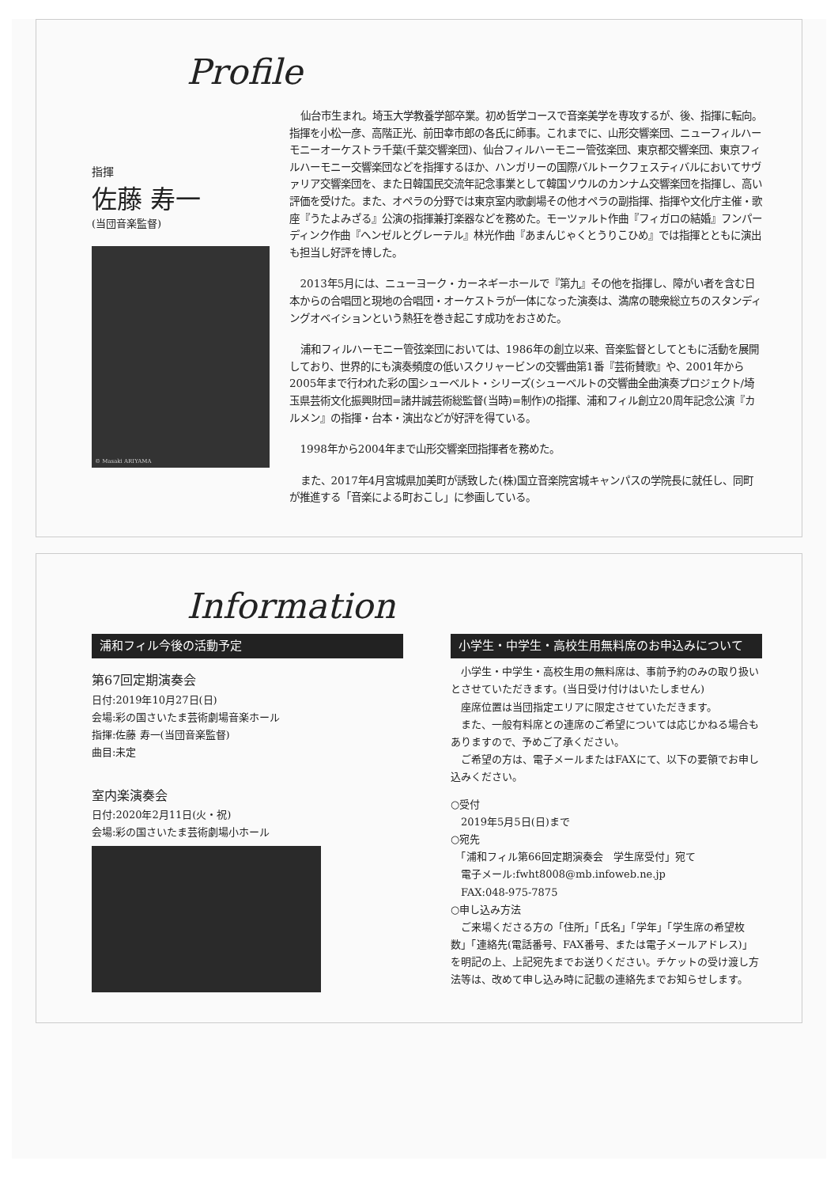Profile
指揮
佐藤 寿一
(当団音楽監督)
© Masaki ARIYAMA
仙台市生まれ。埼玉大学教養学部卒業。初め哲学コースで音楽美学を専攻するが、後、指揮に転向。指揮を小松一彦、高階正光、前田幸市郎の各氏に師事。これまでに、山形交響楽団、ニューフィルハーモニーオーケストラ千葉(千葉交響楽団)、仙台フィルハーモニー管弦楽団、東京都交響楽団、東京フィルハーモニー交響楽団などを指揮するほか、ハンガリーの国際バルトークフェスティバルにおいてサヴァリア交響楽団を、また日韓国民交流年記念事業として韓国ソウルのカンナム交響楽団を指揮し、高い評価を受けた。また、オペラの分野では東京室内歌劇場その他オペラの副指揮、指揮や文化庁主催・歌座『うたよみざる』公演の指揮兼打楽器などを務めた。モーツァルト作曲『フィガロの結婚』フンパーディンク作曲『ヘンゼルとグレーテル』林光作曲『あまんじゃくとうりこひめ』では指揮とともに演出も担当し好評を博した。
2013年5月には、ニューヨーク・カーネギーホールで『第九』その他を指揮し、障がい者を含む日本からの合唱団と現地の合唱団・オーケストラが一体になった演奏は、満席の聴衆総立ちのスタンディングオベイションという熱狂を巻き起こす成功をおさめた。
浦和フィルハーモニー管弦楽団においては、1986年の創立以来、音楽監督としてともに活動を展開しており、世界的にも演奏頻度の低いスクリャービンの交響曲第1番『芸術賛歌』や、2001年から2005年まで行われた彩の国シューベルト・シリーズ(シューベルトの交響曲全曲演奏プロジェクト/埼玉県芸術文化振興財団=諸井誠芸術総監督(当時)=制作)の指揮、浦和フィル創立20周年記念公演『カルメン』の指揮・台本・演出などが好評を得ている。
1998年から2004年まで山形交響楽団指揮者を務めた。
また、2017年4月宮城県加美町が誘致した(株)国立音楽院宮城キャンパスの学院長に就任し、同町が推進する「音楽による町おこし」に参画している。
Information
浦和フィル今後の活動予定
第67回定期演奏会
日付:2019年10月27日(日)
会場:彩の国さいたま芸術劇場音楽ホール
指揮:佐藤 寿一(当団音楽監督)
曲目:未定
室内楽演奏会
日付:2020年2月11日(火・祝)
会場:彩の国さいたま芸術劇場小ホール
小学生・中学生・高校生用無料席のお申込みについて
　小学生・中学生・高校生用の無料席は、事前予約のみの取り扱いとさせていただきます。(当日受け付けはいたしません)
　座席位置は当団指定エリアに限定させていただきます。
　また、一般有料席との連席のご希望については応じかねる場合もありますので、予めご了承ください。
　ご希望の方は、電子メールまたはFAXにて、以下の要領でお申し込みください。
○受付
　2019年5月5日(日)まで
○宛先
　「浦和フィル第66回定期演奏会　学生席受付」宛て
　電子メール:fwht8008@mb.infoweb.ne.jp
　FAX:048-975-7875
○申し込み方法
　ご来場くださる方の「住所」「氏名」「学年」「学生席の希望枚数」「連絡先(電話番号、FAX番号、または電子メールアドレス)」を明記の上、上記宛先までお送りください。チケットの受け渡し方法等は、改めて申し込み時に記載の連絡先までお知らせします。